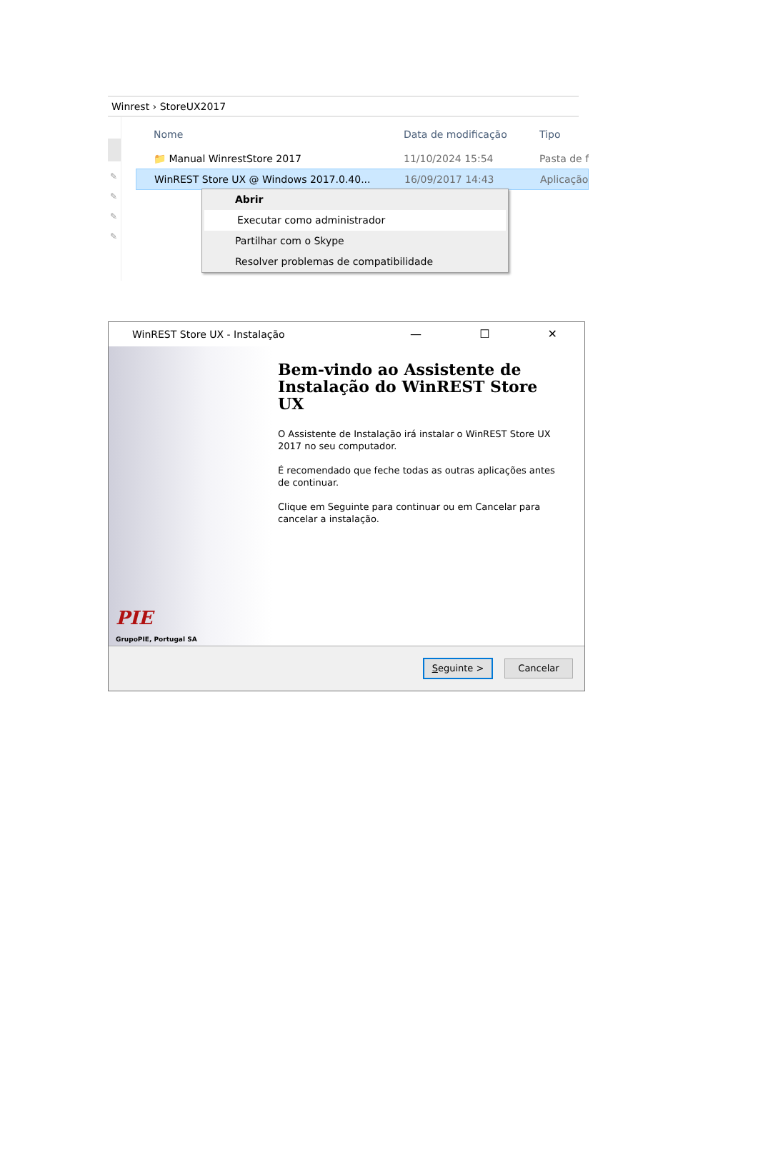Winrest › StoreUX2017
✎
✎
✎
✎
Nome Data de modificação Tipo
📁 Manual WinrestStore 2017 11/10/2024 15:54 Pasta de f
WinREST Store UX @ Windows 2017.0.40... 16/09/2017 14:43 Aplicação
Abrir
Executar como administrador
Partilhar com o Skype
Resolver problemas de compatibilidade
WinREST Store UX - Instalação — ☐ ✕
PIE
GrupoPIE, Portugal SA
Bem-vindo ao Assistente de Instalação do WinREST Store UX
O Assistente de Instalação irá instalar o WinREST Store UX 2017 no seu computador.
É recomendado que feche todas as outras aplicações antes de continuar.
Clique em Seguinte para continuar ou em Cancelar para cancelar a instalação.
Seguinte > Cancelar